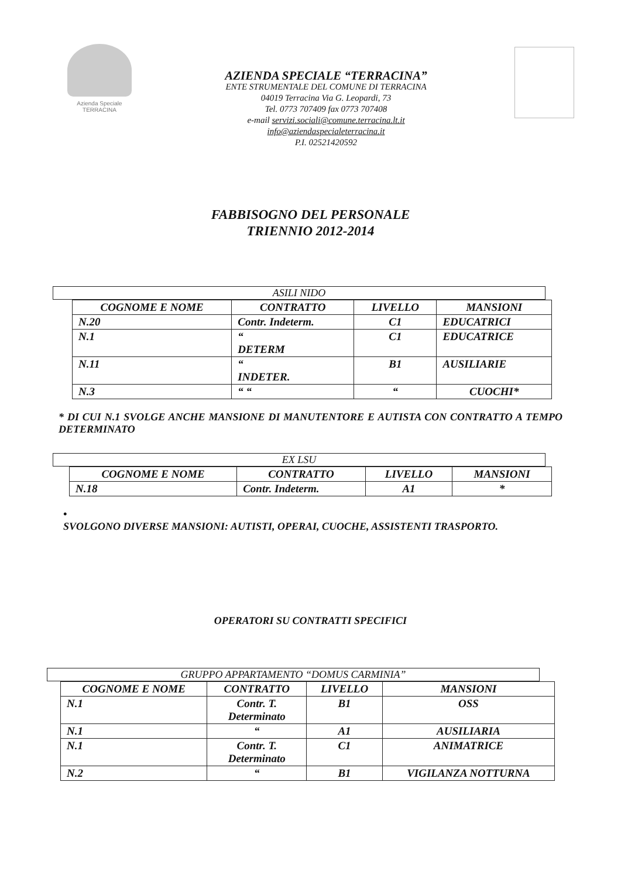Azienda Speciale
TERRACINA
AZIENDA SPECIALE “TERRACINA”
ENTE STRUMENTALE DEL COMUNE DI TERRACINA
04019 Terracina Via G. Leopardi, 73
Tel. 0773 707409 fax 0773 707408
e-mail servizi.sociali@comune.terracina.lt.it
info@aziendaspecialeterracina.it
P.I. 02521420592
FABBISOGNO DEL PERSONALE
TRIENNIO 2012-2014
ASILI NIDO
| COGNOME E NOME | CONTRATTO | LIVELLO | MANSIONI |
| --- | --- | --- | --- |
| N.20 | Contr. Indeterm. | C1 | EDUCATRICI |
| N.1 | “ DETERM | C1 | EDUCATRICE |
| N.11 | “ INDETER. | B1 | AUSILIARIE |
| N.3 | “ “ | “ | CUOCHI* |
* DI CUI N.1 SVOLGE ANCHE MANSIONE DI MANUTENTORE E AUTISTA CON CONTRATTO A TEMPO DETERMINATO
EX LSU
| COGNOME E NOME | CONTRATTO | LIVELLO | MANSIONI |
| --- | --- | --- | --- |
| N.18 | Contr. Indeterm. | A1 | * |
•
SVOLGONO DIVERSE MANSIONI: AUTISTI, OPERAI, CUOCHE, ASSISTENTI TRASPORTO.
OPERATORI SU CONTRATTI SPECIFICI
GRUPPO APPARTAMENTO “DOMUS CARMINIA”
| COGNOME E NOME | CONTRATTO | LIVELLO | MANSIONI |
| --- | --- | --- | --- |
| N.1 | Contr. T. Determinato | B1 | OSS |
| N.1 | “ | A1 | AUSILIARIA |
| N.1 | Contr. T. Determinato | C1 | ANIMATRICE |
| N.2 | “ | B1 | VIGILANZA NOTTURNA |